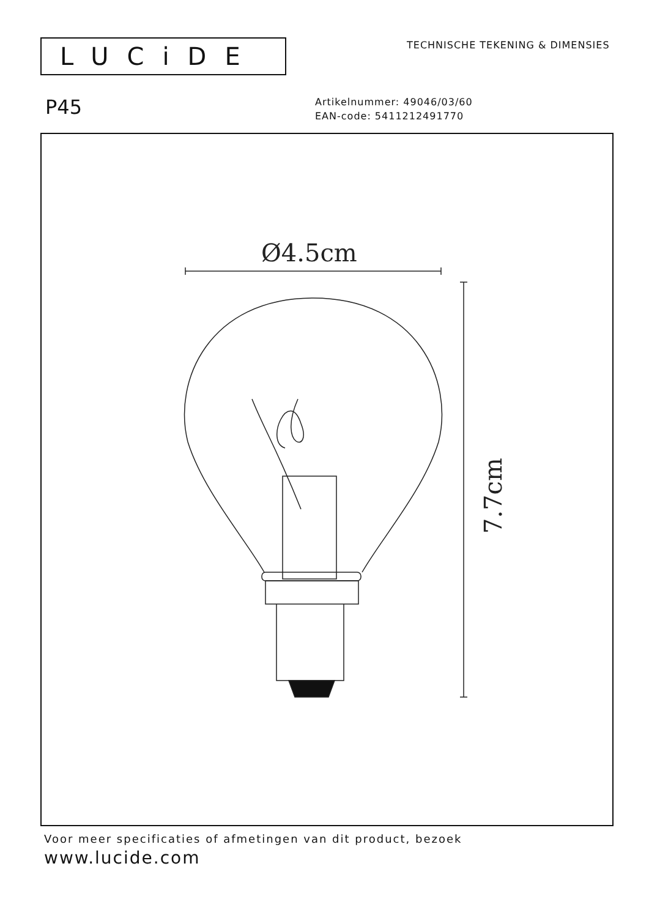LUCiDE
TECHNISCHE TEKENING & DIMENSIES
P45
Artikelnummer: 49046/03/60
EAN-code: 5411212491770
Ø4.5cm
7.7cm
Voor meer specificaties of afmetingen van dit product, bezoek
www.lucide.com